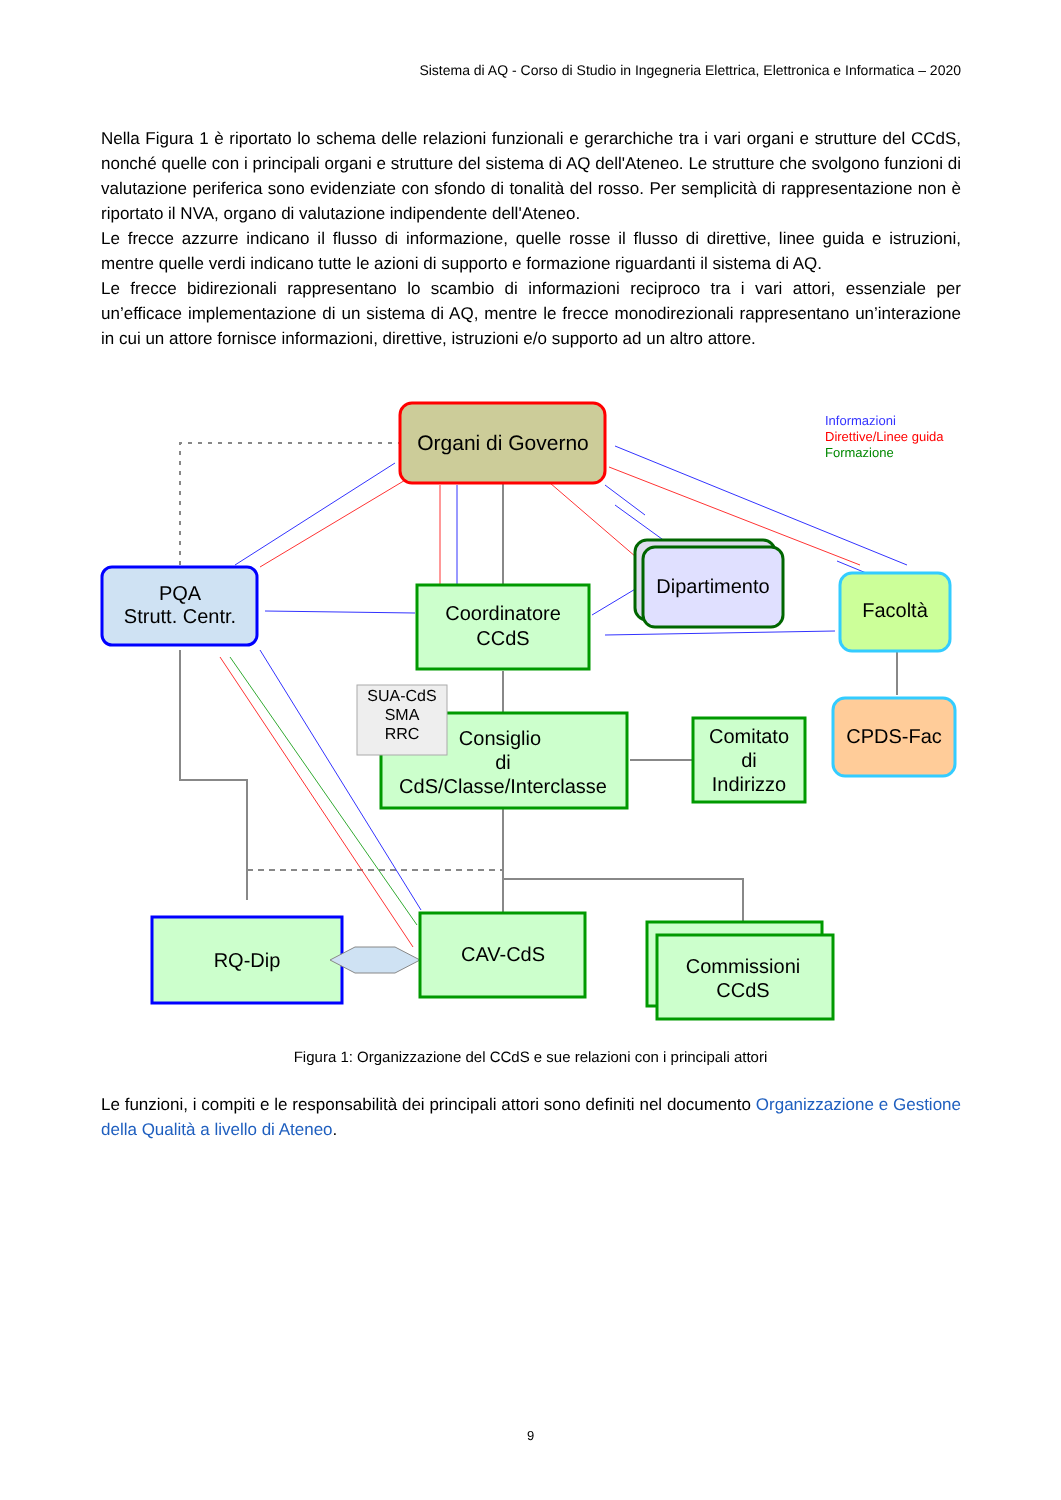Sistema di AQ - Corso di Studio in Ingegneria Elettrica, Elettronica e Informatica – 2020
Nella Figura 1 è riportato lo schema delle relazioni funzionali e gerarchiche tra i vari organi e strutture del CCdS, nonché quelle con i principali organi e strutture del sistema di AQ dell'Ateneo. Le strutture che svolgono funzioni di valutazione periferica sono evidenziate con sfondo di tonalità del rosso. Per semplicità di rappresentazione non è riportato il NVA, organo di valutazione indipendente dell'Ateneo.
Le frecce azzurre indicano il flusso di informazione, quelle rosse il flusso di direttive, linee guida e istruzioni, mentre quelle verdi indicano tutte le azioni di supporto e formazione riguardanti il sistema di AQ.
Le frecce bidirezionali rappresentano lo scambio di informazioni reciproco tra i vari attori, essenziale per un’efficace implementazione di un sistema di AQ, mentre le frecce monodirezionali rappresentano un’interazione in cui un attore fornisce informazioni, direttive, istruzioni e/o supporto ad un altro attore.
Organi di Governo
Informazioni
Direttive/Linee guida
Formazione
PQA
Strutt. Centr.
Coordinatore
CCdS
Dipartimento
Facoltà
Consiglio
di
CdS/Classe/Interclasse
SUA-CdS
SMA
RRC
Comitato
di
Indirizzo
CPDS-Fac
RQ-Dip
CAV-CdS
Commissioni
CCdS
Figura 1: Organizzazione del CCdS e sue relazioni con i principali attori
Le funzioni, i compiti e le responsabilità dei principali attori sono definiti nel documento Organizzazione e Gestione della Qualità a livello di Ateneo.
9